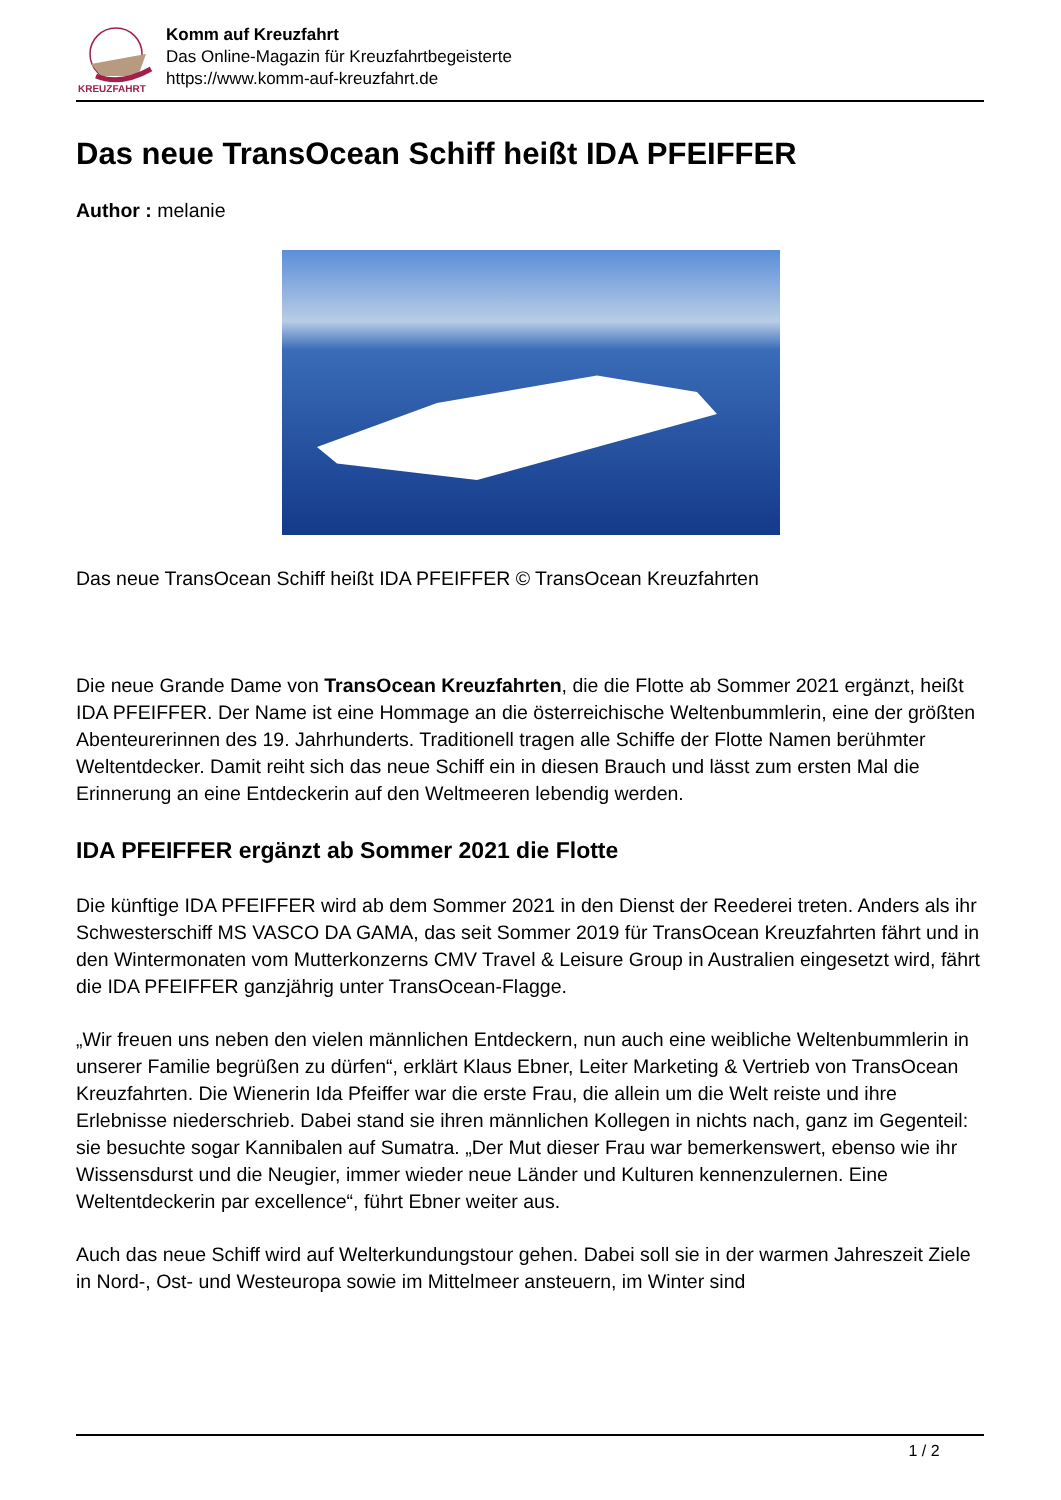KREUZFAHRT
Komm auf Kreuzfahrt
Das Online-Magazin für Kreuzfahrtbegeisterte
https://www.komm-auf-kreuzfahrt.de
Das neue TransOcean Schiff heißt IDA PFEIFFER
Author : melanie
Das neue TransOcean Schiff heißt IDA PFEIFFER © TransOcean Kreuzfahrten
Die neue Grande Dame von TransOcean Kreuzfahrten, die die Flotte ab Sommer 2021 ergänzt, heißt IDA PFEIFFER. Der Name ist eine Hommage an die österreichische Weltenbummlerin, eine der größten Abenteurerinnen des 19. Jahrhunderts. Traditionell tragen alle Schiffe der Flotte Namen berühmter Weltentdecker. Damit reiht sich das neue Schiff ein in diesen Brauch und lässt zum ersten Mal die Erinnerung an eine Entdeckerin auf den Weltmeeren lebendig werden.
IDA PFEIFFER ergänzt ab Sommer 2021 die Flotte
Die künftige IDA PFEIFFER wird ab dem Sommer 2021 in den Dienst der Reederei treten. Anders als ihr Schwesterschiff MS VASCO DA GAMA, das seit Sommer 2019 für TransOcean Kreuzfahrten fährt und in den Wintermonaten vom Mutterkonzerns CMV Travel & Leisure Group in Australien eingesetzt wird, fährt die IDA PFEIFFER ganzjährig unter TransOcean-Flagge.
„Wir freuen uns neben den vielen männlichen Entdeckern, nun auch eine weibliche Weltenbummlerin in unserer Familie begrüßen zu dürfen“, erklärt Klaus Ebner, Leiter Marketing & Vertrieb von TransOcean Kreuzfahrten. Die Wienerin Ida Pfeiffer war die erste Frau, die allein um die Welt reiste und ihre Erlebnisse niederschrieb. Dabei stand sie ihren männlichen Kollegen in nichts nach, ganz im Gegenteil: sie besuchte sogar Kannibalen auf Sumatra. „Der Mut dieser Frau war bemerkenswert, ebenso wie ihr Wissensdurst und die Neugier, immer wieder neue Länder und Kulturen kennenzulernen. Eine Weltentdeckerin par excellence“, führt Ebner weiter aus.
Auch das neue Schiff wird auf Welterkundungstour gehen. Dabei soll sie in der warmen Jahreszeit Ziele in Nord-, Ost- und Westeuropa sowie im Mittelmeer ansteuern, im Winter sind
1 / 2